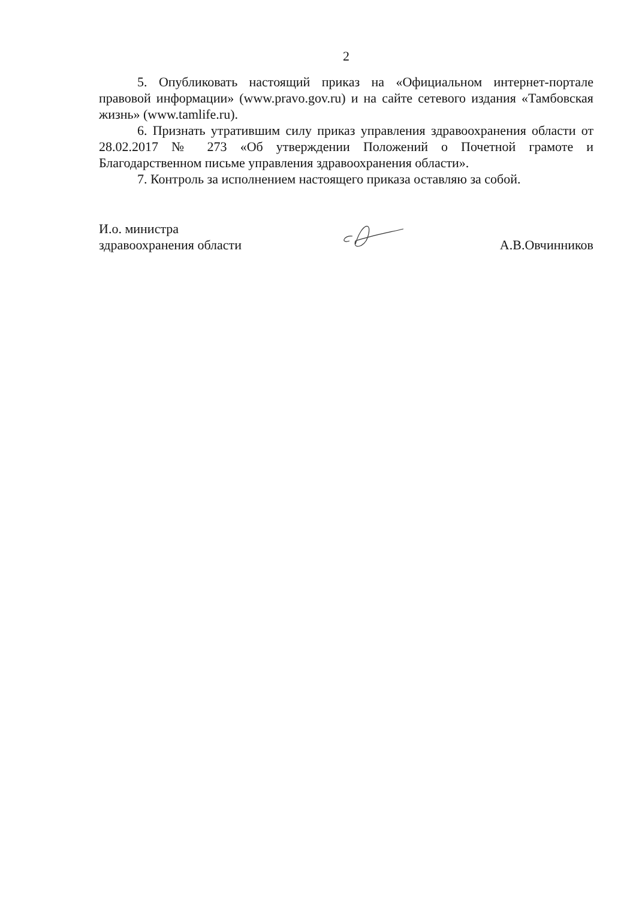2
5. Опубликовать настоящий приказ на «Официальном интернет-портале правовой информации» (www.pravo.gov.ru) и на сайте сетевого издания «Тамбовская жизнь» (www.tamlife.ru).
6. Признать утратившим силу приказ управления здравоохранения области от 28.02.2017 № 273 «Об утверждении Положений о Почетной грамоте и Благодарственном письме управления здравоохранения области».
7. Контроль за исполнением настоящего приказа оставляю за собой.
И.о. министра
здравоохранения области
А.В.Овчинников